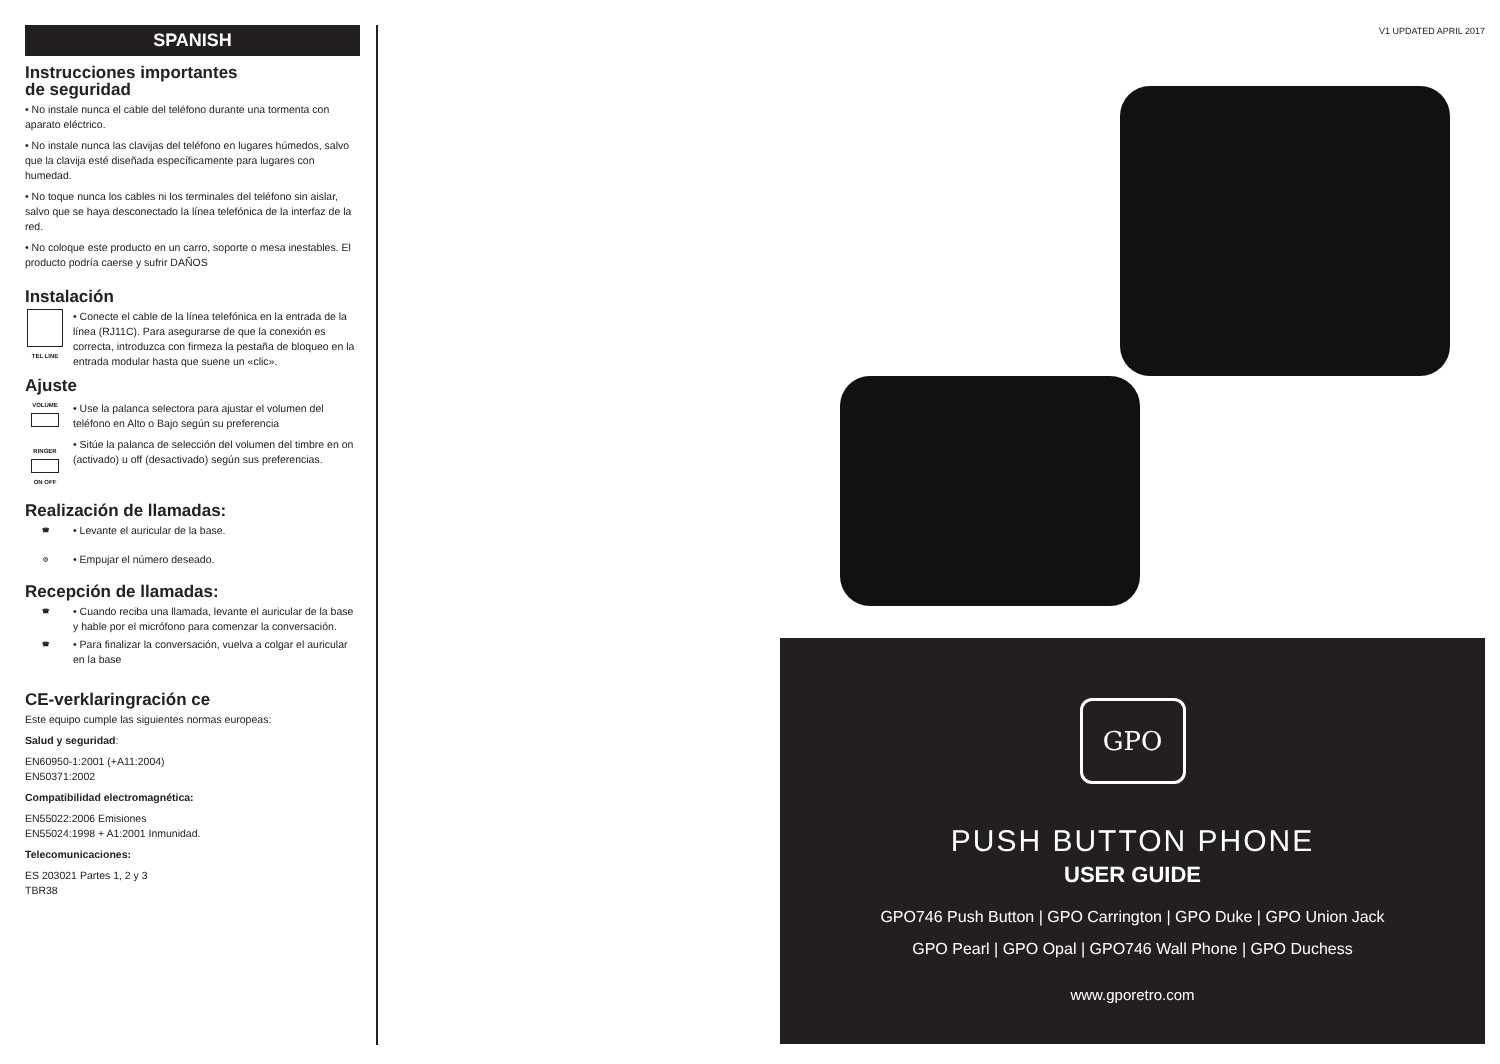SPANISH
Instrucciones importantes
de seguridad
• No instale nunca el cable del teléfono durante una tormenta con aparato eléctrico.
• No instale nunca las clavijas del teléfono en lugares húmedos, salvo que la clavija esté diseñada específicamente para lugares con humedad.
• No toque nunca los cables ni los terminales del teléfono sin aislar, salvo que se haya desconectado la línea telefónica de la interfaz de la red.
• No coloque este producto en un carro, soporte o mesa inestables. El producto podría caerse y sufrir DAÑOS
Instalación
TEL LINE
• Conecte el cable de la línea telefónica en la entrada de la línea (RJ11C). Para asegurarse de que la conexión es correcta, introduzca con firmeza la pestaña de bloqueo en la entrada modular hasta que suene un «clic».
Ajuste
VOLUME
RINGER
ON OFF
• Use la palanca selectora para ajustar el volumen del teléfono en Alto o Bajo según su preferencia
• Sitúe la palanca de selección del volumen del timbre en on (activado) u off (desactivado) según sus preferencias.
Realización de llamadas:
☎
• Levante el auricular de la base.
◎
• Empujar el número deseado.
Recepción de llamadas:
☎
• Cuando reciba una llamada, levante el auricular de la base y hable por el micrófono para comenzar la conversación.
☎
• Para finalizar la conversación, vuelva a colgar el auricular en la base
CE-verklaringración ce
Este equipo cumple las siguientes normas europeas:
Salud y seguridad:
EN60950-1:2001 (+A11:2004)
EN50371:2002
Compatibilidad electromagnética:
EN55022:2006 Emisiones
EN55024:1998 + A1:2001 Inmunidad.
Telecomunicaciones:
ES 203021 Partes 1, 2 y 3
TBR38
V1 UPDATED APRIL 2017
GPO
PUSH BUTTON PHONE
USER GUIDE
GPO746 Push Button | GPO Carrington | GPO Duke | GPO Union Jack
GPO Pearl | GPO Opal | GPO746 Wall Phone | GPO Duchess
www.gporetro.com